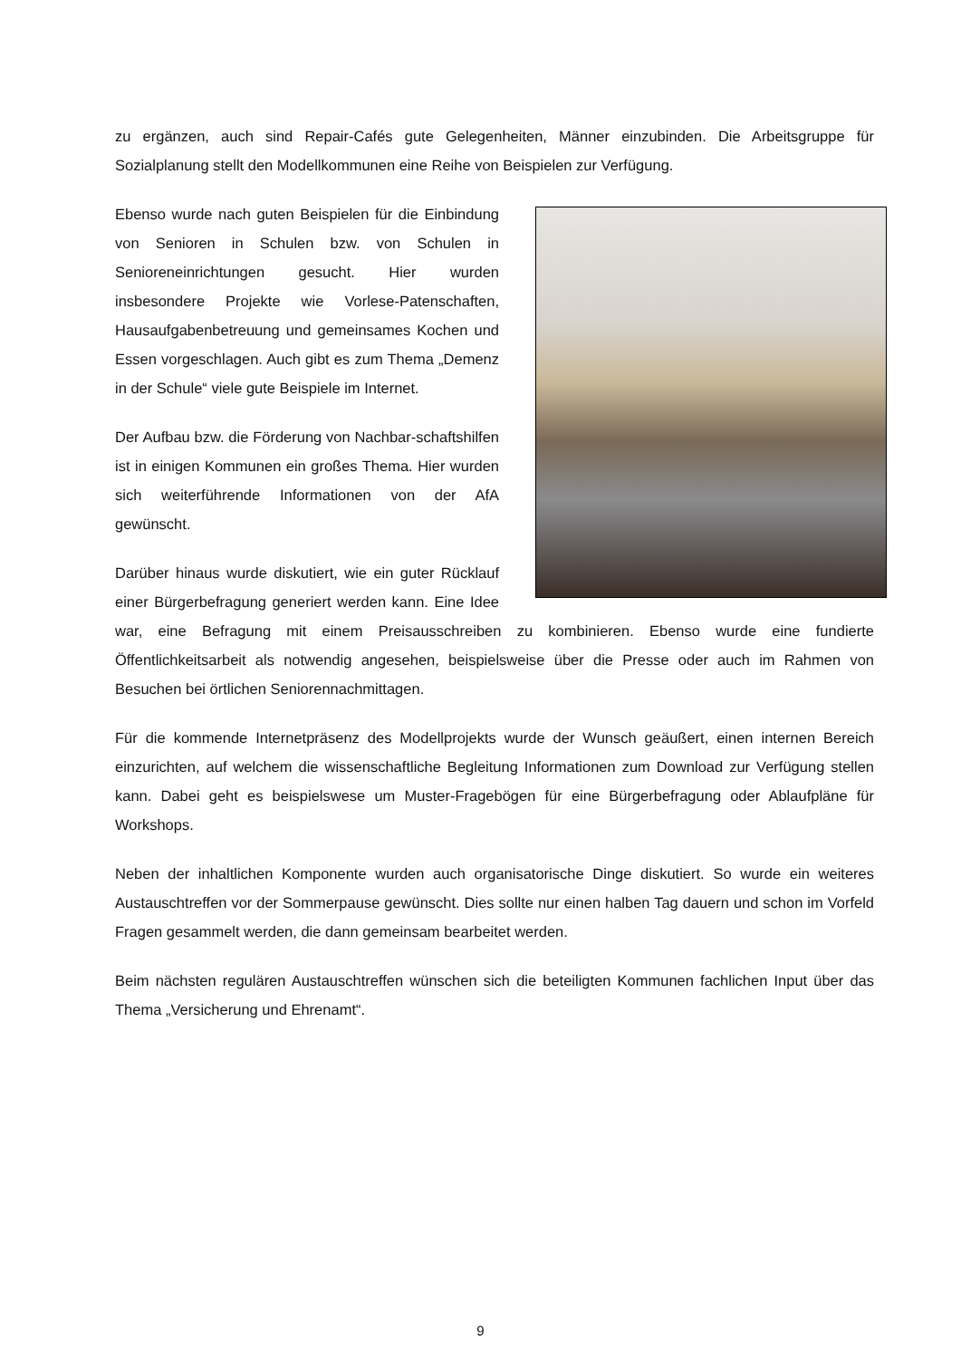zu ergänzen, auch sind Repair-Cafés gute Gelegenheiten, Männer einzubinden. Die Arbeitsgruppe für Sozialplanung stellt den Modellkommunen eine Reihe von Beispielen zur Verfügung.
Ebenso wurde nach guten Beispielen für die Einbindung von Senioren in Schulen bzw. von Schulen in Senioreneinrichtungen gesucht. Hier wurden insbesondere Projekte wie Vorlese-Patenschaften, Hausaufgabenbetreuung und gemeinsames Kochen und Essen vorgeschlagen. Auch gibt es zum Thema „Demenz in der Schule“ viele gute Beispiele im Internet.
Der Aufbau bzw. die Förderung von Nachbar-schaftshilfen ist in einigen Kommunen ein großes Thema. Hier wurden sich weiterführende Informationen von der AfA gewünscht.
Darüber hinaus wurde diskutiert, wie ein guter Rücklauf einer Bürgerbefragung generiert werden kann. Eine Idee war, eine Befragung mit einem Preisausschreiben zu kombinieren. Ebenso wurde eine fundierte Öffentlichkeitsarbeit als notwendig angesehen, beispielsweise über die Presse oder auch im Rahmen von Besuchen bei örtlichen Seniorennachmittagen.
Für die kommende Internetpräsenz des Modellprojekts wurde der Wunsch geäußert, einen internen Bereich einzurichten, auf welchem die wissenschaftliche Begleitung Informationen zum Download zur Verfügung stellen kann. Dabei geht es beispielswese um Muster-Fragebögen für eine Bürgerbefragung oder Ablaufpläne für Workshops.
Neben der inhaltlichen Komponente wurden auch organisatorische Dinge diskutiert. So wurde ein weiteres Austauschtreffen vor der Sommerpause gewünscht. Dies sollte nur einen halben Tag dauern und schon im Vorfeld Fragen gesammelt werden, die dann gemeinsam bearbeitet werden.
Beim nächsten regulären Austauschtreffen wünschen sich die beteiligten Kommunen fachlichen Input über das Thema „Versicherung und Ehrenamt“.
9